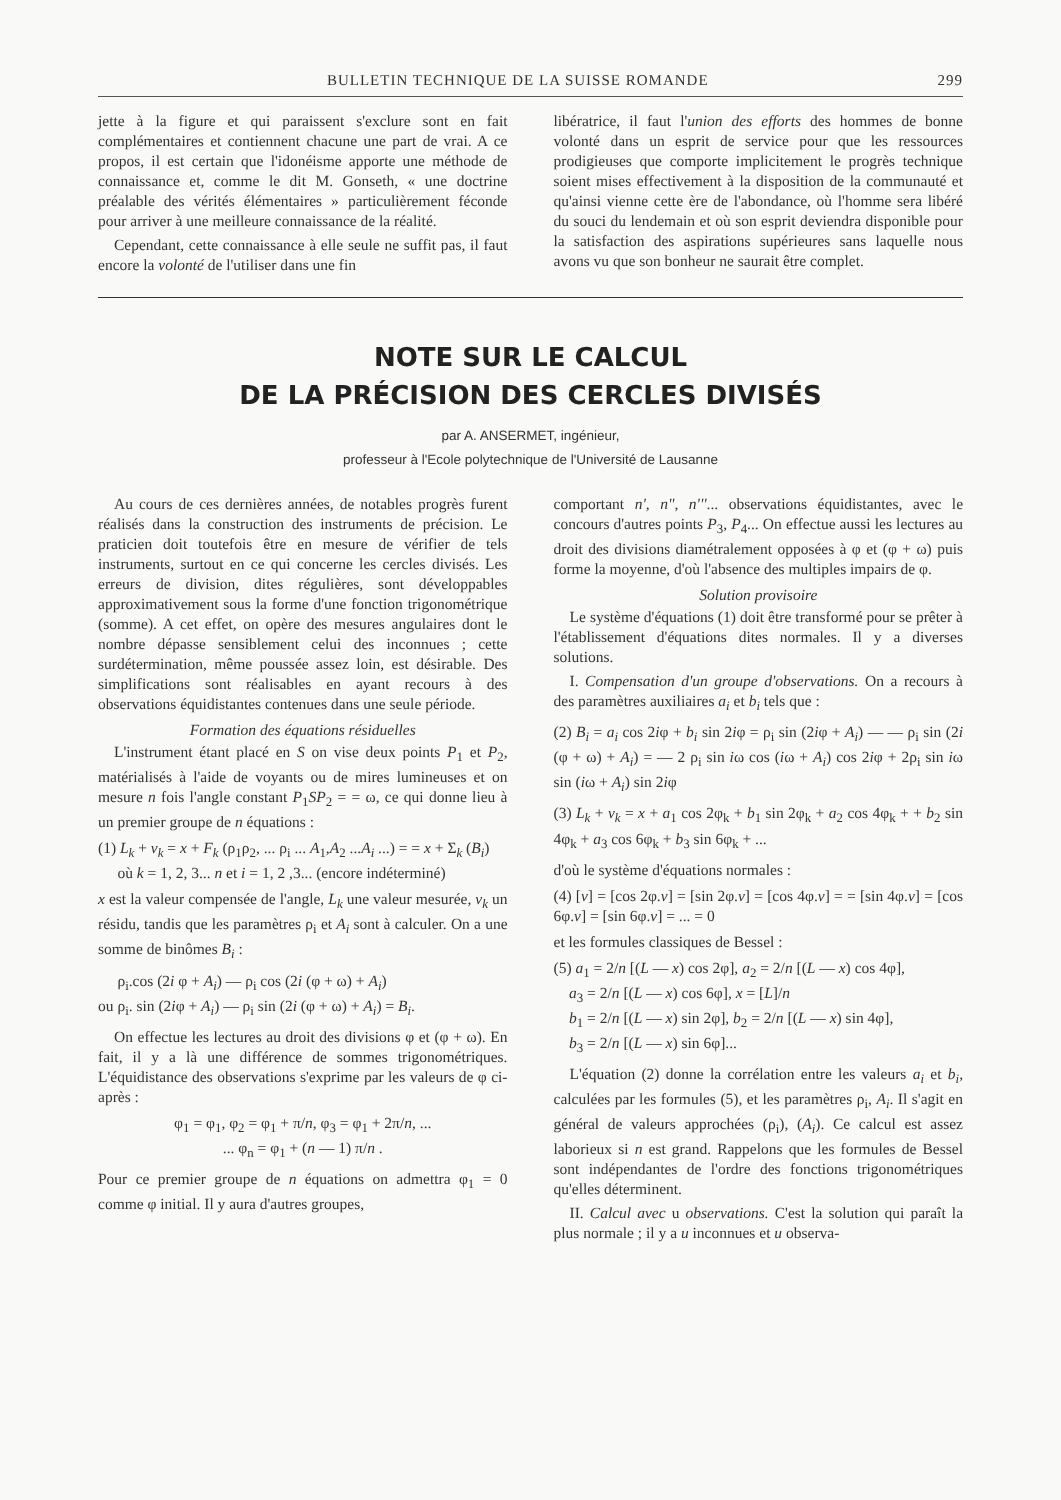BULLETIN TECHNIQUE DE LA SUISSE ROMANDE 299
jette à la figure et qui paraissent s'exclure sont en fait complémentaires et contiennent chacune une part de vrai. A ce propos, il est certain que l'idonéisme apporte une méthode de connaissance et, comme le dit M. Gonseth, « une doctrine préalable des vérités élémentaires » particulièrement féconde pour arriver à une meilleure connaissance de la réalité.
Cependant, cette connaissance à elle seule ne suffit pas, il faut encore la volonté de l'utiliser dans une fin
libératrice, il faut l'union des efforts des hommes de bonne volonté dans un esprit de service pour que les ressources prodigieuses que comporte implicitement le progrès technique soient mises effectivement à la disposition de la communauté et qu'ainsi vienne cette ère de l'abondance, où l'homme sera libéré du souci du lendemain et où son esprit deviendra disponible pour la satisfaction des aspirations supérieures sans laquelle nous avons vu que son bonheur ne saurait être complet.
NOTE SUR LE CALCUL
DE LA PRÉCISION DES CERCLES DIVISÉS
par A. ANSERMET, ingénieur,
professeur à l'Ecole polytechnique de l'Université de Lausanne
Au cours de ces dernières années, de notables progrès furent réalisés dans la construction des instruments de précision. Le praticien doit toutefois être en mesure de vérifier de tels instruments, surtout en ce qui concerne les cercles divisés. Les erreurs de division, dites régulières, sont développables approximativement sous la forme d'une fonction trigonométrique (somme). A cet effet, on opère des mesures angulaires dont le nombre dépasse sensiblement celui des inconnues ; cette surdétermination, même poussée assez loin, est désirable. Des simplifications sont réalisables en ayant recours à des observations équidistantes contenues dans une seule période.
Formation des équations résiduelles
L'instrument étant placé en S on vise deux points P<sub>1</sub> et P<sub>2</sub>, matérialisés à l'aide de voyants ou de mires lumineuses et on mesure n fois l'angle constant P<sub>1</sub>SP<sub>2</sub> = = ω, ce qui donne lieu à un premier groupe de n équations :
(1) L<sub>k</sub> + v<sub>k</sub> = x + F<sub>k</sub> (ρ<sub>1</sub>ρ<sub>2</sub>, ... ρ<sub>i</sub> ... A<sub>1</sub>,A<sub>2</sub> ...A<sub>i</sub> ...) = = x + Σ<sub>k</sub> (B<sub>i</sub>)
où k = 1, 2, 3... n et i = 1, 2 ,3... (encore indéterminé)
x est la valeur compensée de l'angle, L<sub>k</sub> une valeur mesurée, v<sub>k</sub> un résidu, tandis que les paramètres ρ<sub>i</sub> et A<sub>i</sub> sont à calculer. On a une somme de binômes B<sub>i</sub> :
ρ<sub>i</sub>.cos (2i φ + A<sub>i</sub>) — ρ<sub>i</sub> cos (2i (φ + ω) + A<sub>i</sub>)
ou ρ<sub>i</sub>. sin (2iφ + A<sub>i</sub>) — ρ<sub>i</sub> sin (2i (φ + ω) + A<sub>i</sub>) = B<sub>i</sub>.
On effectue les lectures au droit des divisions φ et (φ + ω). En fait, il y a là une différence de sommes trigonométriques. L'équidistance des observations s'exprime par les valeurs de φ ci-après :
φ<sub>1</sub> = φ<sub>1</sub>, φ<sub>2</sub> = φ<sub>1</sub> + π/n, φ<sub>3</sub> = φ<sub>1</sub> + 2π/n, ...
... φ<sub>n</sub> = φ<sub>1</sub> + (n — 1) π/n .
Pour ce premier groupe de n équations on admettra φ<sub>1</sub> = 0 comme φ initial. Il y aura d'autres groupes,
comportant n', n", n'''... observations équidistantes, avec le concours d'autres points P<sub>3</sub>, P<sub>4</sub>... On effectue aussi les lectures au droit des divisions diamétralement opposées à φ et (φ + ω) puis forme la moyenne, d'où l'absence des multiples impairs de φ.
Solution provisoire
Le système d'équations (1) doit être transformé pour se prêter à l'établissement d'équations dites normales. Il y a diverses solutions.
I. Compensation d'un groupe d'observations. On a recours à des paramètres auxiliaires a<sub>i</sub> et b<sub>i</sub> tels que :
(2) B<sub>i</sub> = a<sub>i</sub> cos 2iφ + b<sub>i</sub> sin 2iφ = ρ<sub>i</sub> sin (2iφ + A<sub>i</sub>) — — ρ<sub>i</sub> sin (2i (φ + ω) + A<sub>i</sub>) = — 2 ρ<sub>i</sub> sin iω cos (iω + A<sub>i</sub>) cos 2iφ + 2ρ<sub>i</sub> sin iω sin (iω + A<sub>i</sub>) sin 2iφ
(3) L<sub>k</sub> + v<sub>k</sub> = x + a<sub>1</sub> cos 2φ<sub>k</sub> + b<sub>1</sub> sin 2φ<sub>k</sub> + a<sub>2</sub> cos 4φ<sub>k</sub> + + b<sub>2</sub> sin 4φ<sub>k</sub> + a<sub>3</sub> cos 6φ<sub>k</sub> + b<sub>3</sub> sin 6φ<sub>k</sub> + ...
d'où le système d'équations normales :
(4) [v] = [cos 2φ.v] = [sin 2φ.v] = [cos 4φ.v] = = [sin 4φ.v] = [cos 6φ.v] = [sin 6φ.v] = ... = 0
et les formules classiques de Bessel :
(5) a<sub>1</sub> = 2/n [(L — x) cos 2φ], a<sub>2</sub> = 2/n [(L — x) cos 4φ],
a<sub>3</sub> = 2/n [(L — x) cos 6φ], x = [L]/n
b<sub>1</sub> = 2/n [(L — x) sin 2φ], b<sub>2</sub> = 2/n [(L — x) sin 4φ],
b<sub>3</sub> = 2/n [(L — x) sin 6φ]...
L'équation (2) donne la corrélation entre les valeurs a<sub>i</sub> et b<sub>i</sub>, calculées par les formules (5), et les paramètres ρ<sub>i</sub>, A<sub>i</sub>. Il s'agit en général de valeurs approchées (ρ<sub>i</sub>), (A<sub>i</sub>). Ce calcul est assez laborieux si n est grand. Rappelons que les formules de Bessel sont indépendantes de l'ordre des fonctions trigonométriques qu'elles déterminent.
II. Calcul avec u observations. C'est la solution qui paraît la plus normale ; il y a u inconnues et u observa-